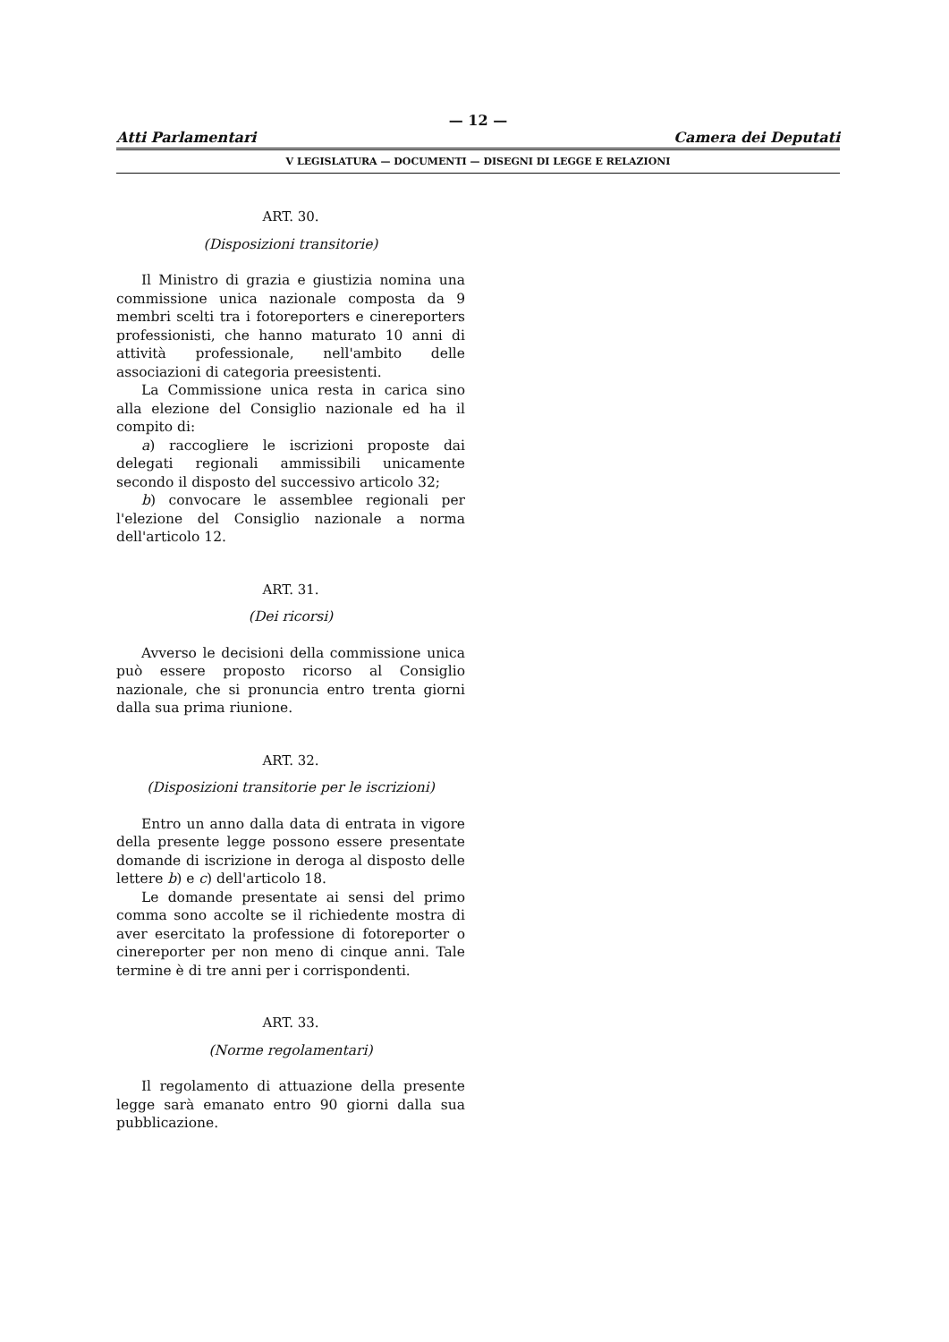— 12 —
Atti Parlamentari Camera dei Deputati
V LEGISLATURA — DOCUMENTI — DISEGNI DI LEGGE E RELAZIONI
ART. 30.
(Disposizioni transitorie)
Il Ministro di grazia e giustizia nomina una commissione unica nazionale composta da 9 membri scelti tra i fotoreporters e cinereporters professionisti, che hanno maturato 10 anni di attività professionale, nell'ambito delle associazioni di categoria preesistenti.
La Commissione unica resta in carica sino alla elezione del Consiglio nazionale ed ha il compito di:
a) raccogliere le iscrizioni proposte dai delegati regionali ammissibili unicamente secondo il disposto del successivo articolo 32;
b) convocare le assemblee regionali per l'elezione del Consiglio nazionale a norma dell'articolo 12.
ART. 31.
(Dei ricorsi)
Avverso le decisioni della commissione unica può essere proposto ricorso al Consiglio nazionale, che si pronuncia entro trenta giorni dalla sua prima riunione.
ART. 32.
(Disposizioni transitorie per le iscrizioni)
Entro un anno dalla data di entrata in vigore della presente legge possono essere presentate domande di iscrizione in deroga al disposto delle lettere b) e c) dell'articolo 18.
Le domande presentate ai sensi del primo comma sono accolte se il richiedente mostra di aver esercitato la professione di fotoreporter o cinereporter per non meno di cinque anni. Tale termine è di tre anni per i corrispondenti.
ART. 33.
(Norme regolamentari)
Il regolamento di attuazione della presente legge sarà emanato entro 90 giorni dalla sua pubblicazione.